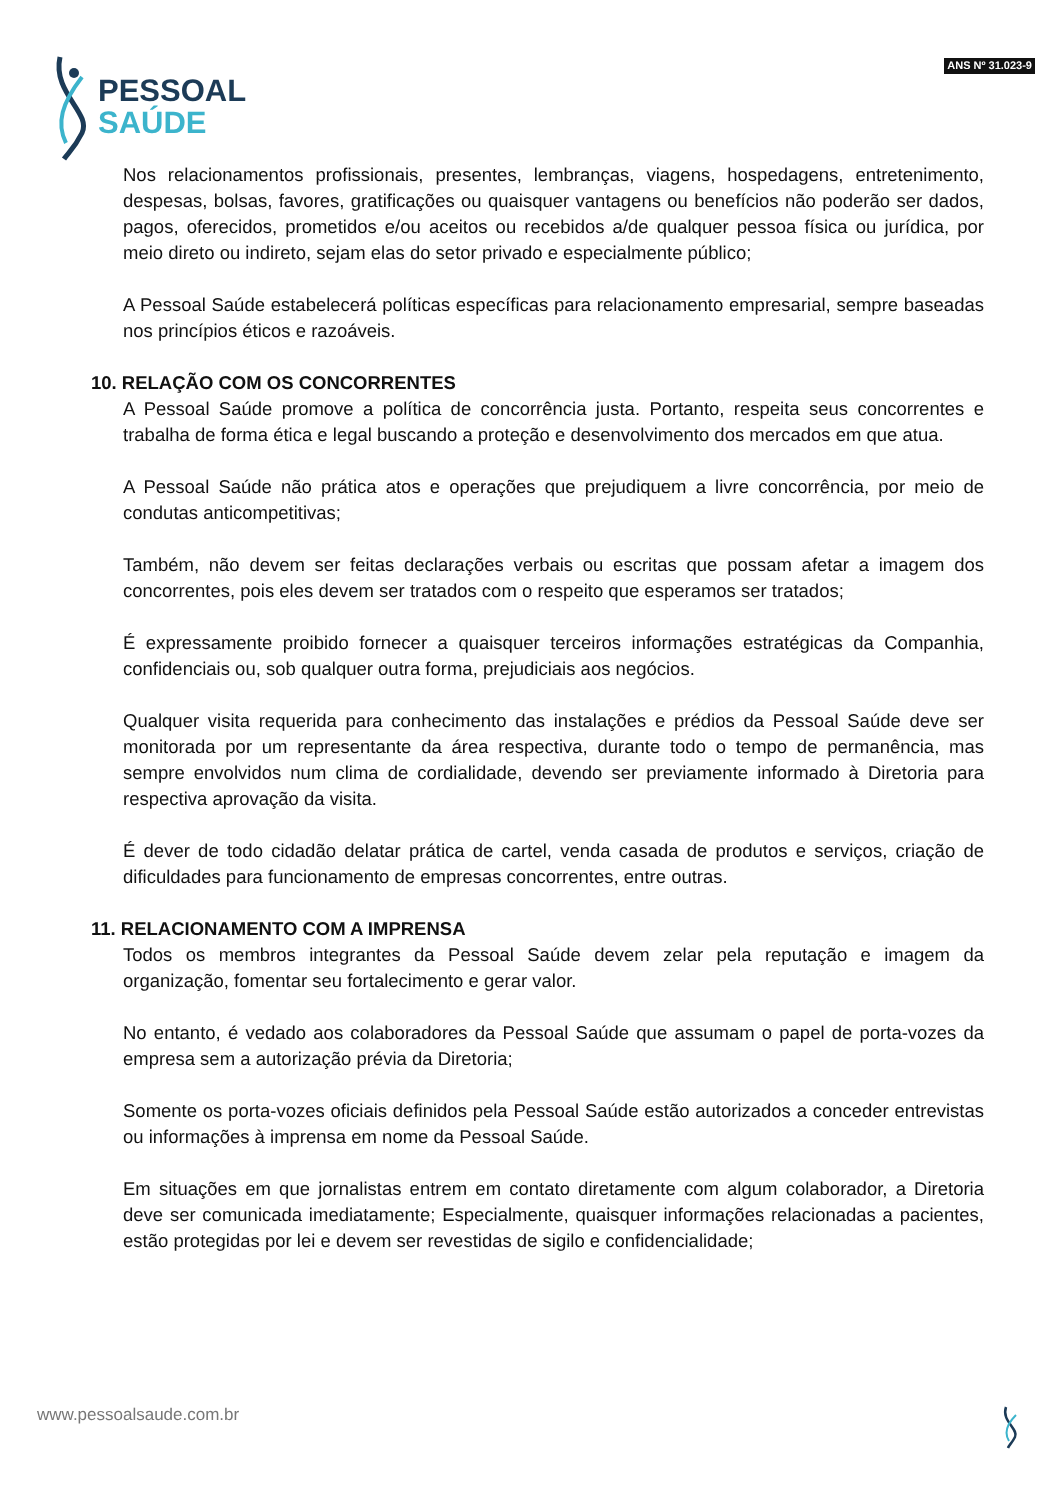PESSOAL
SAÚDE
ANS Nº 31.023-9
Nos relacionamentos profissionais, presentes, lembranças, viagens, hospedagens, entretenimento, despesas, bolsas, favores, gratificações ou quaisquer vantagens ou benefícios não poderão ser dados, pagos, oferecidos, prometidos e/ou aceitos ou recebidos a/de qualquer pessoa física ou jurídica, por meio direto ou indireto, sejam elas do setor privado e especialmente público;
A Pessoal Saúde estabelecerá políticas específicas para relacionamento empresarial, sempre baseadas nos princípios éticos e razoáveis.
10. RELAÇÃO COM OS CONCORRENTES
A Pessoal Saúde promove a política de concorrência justa. Portanto, respeita seus concorrentes e trabalha de forma ética e legal buscando a proteção e desenvolvimento dos mercados em que atua.
A Pessoal Saúde não prática atos e operações que prejudiquem a livre concorrência, por meio de condutas anticompetitivas;
Também, não devem ser feitas declarações verbais ou escritas que possam afetar a imagem dos concorrentes, pois eles devem ser tratados com o respeito que esperamos ser tratados;
É expressamente proibido fornecer a quaisquer terceiros informações estratégicas da Companhia, confidenciais ou, sob qualquer outra forma, prejudiciais aos negócios.
Qualquer visita requerida para conhecimento das instalações e prédios da Pessoal Saúde deve ser monitorada por um representante da área respectiva, durante todo o tempo de permanência, mas sempre envolvidos num clima de cordialidade, devendo ser previamente informado à Diretoria para respectiva aprovação da visita.
É dever de todo cidadão delatar prática de cartel, venda casada de produtos e serviços, criação de dificuldades para funcionamento de empresas concorrentes, entre outras.
11. RELACIONAMENTO COM A IMPRENSA
Todos os membros integrantes da Pessoal Saúde devem zelar pela reputação e imagem da organização, fomentar seu fortalecimento e gerar valor.
No entanto, é vedado aos colaboradores da Pessoal Saúde que assumam o papel de porta-vozes da empresa sem a autorização prévia da Diretoria;
Somente os porta-vozes oficiais definidos pela Pessoal Saúde estão autorizados a conceder entrevistas ou informações à imprensa em nome da Pessoal Saúde.
Em situações em que jornalistas entrem em contato diretamente com algum colaborador, a Diretoria deve ser comunicada imediatamente; Especialmente, quaisquer informações relacionadas a pacientes, estão protegidas por lei e devem ser revestidas de sigilo e confidencialidade;
www.pessoalsaude.com.br